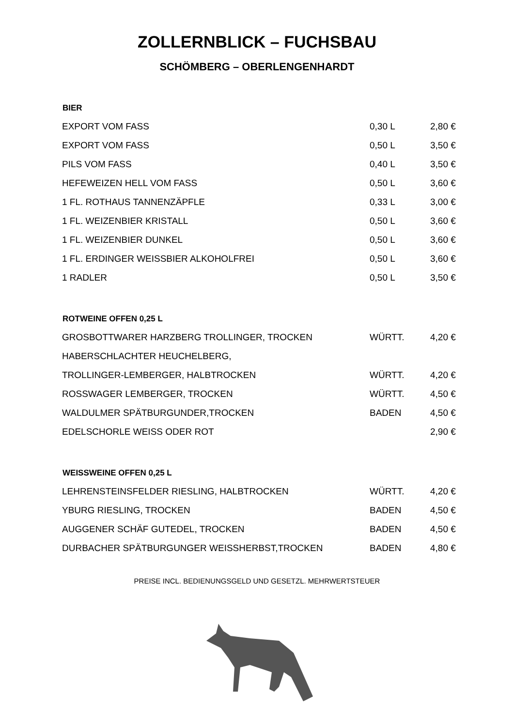ZOLLERNBLICK – FUCHSBAU
SCHÖMBERG – OBERLENGENHARDT
| BIER | | |
| --- | --- | --- |
| EXPORT VOM FASS | 0,30 L | 2,80 € |
| EXPORT VOM FASS | 0,50 L | 3,50 € |
| PILS VOM FASS | 0,40 L | 3,50 € |
| HEFEWEIZEN HELL VOM FASS | 0,50 L | 3,60 € |
| 1 FL. ROTHAUS TANNENZÄPFLE | 0,33 L | 3,00 € |
| 1 FL. WEIZENBIER KRISTALL | 0,50 L | 3,60 € |
| 1 FL. WEIZENBIER DUNKEL | 0,50 L | 3,60 € |
| 1 FL. ERDINGER WEISSBIER ALKOHOLFREI | 0,50 L | 3,60 € |
| 1 RADLER | 0,50 L | 3,50 € |
| ROTWEINE OFFEN 0,25 L | | |
| GROSBOTTWARER HARZBERG TROLLINGER, TROCKEN | WÜRTT. | 4,20 € |
| HABERSCHLACHTER HEUCHELBERG, | | |
| TROLLINGER-LEMBERGER, HALBTROCKEN | WÜRTT. | 4,20 € |
| ROSSWAGER LEMBERGER, TROCKEN | WÜRTT. | 4,50 € |
| WALDULMER SPÄTBURGUNDER,TROCKEN | BADEN | 4,50 € |
| EDELSCHORLE WEISS ODER ROT | | 2,90 € |
| WEISSWEINE OFFEN 0,25 L | | |
| LEHRENSTEINSFELDER RIESLING, HALBTROCKEN | WÜRTT. | 4,20 € |
| YBURG RIESLING, TROCKEN | BADEN | 4,50 € |
| AUGGENER SCHÄF GUTEDEL, TROCKEN | BADEN | 4,50 € |
| DURBACHER SPÄTBURGUNGER WEISSHERBST,TROCKEN | BADEN | 4,80 € |
PREISE INCL. BEDIENUNGSGELD UND GESETZL. MEHRWERTSTEUER